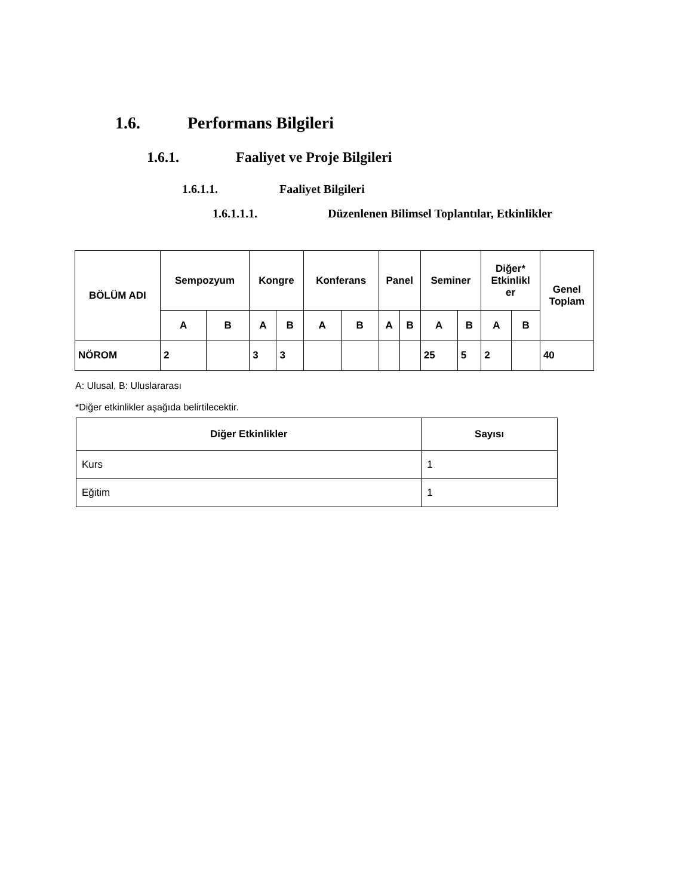1.6. Performans Bilgileri
1.6.1. Faaliyet ve Proje Bilgileri
1.6.1.1. Faaliyet Bilgileri
1.6.1.1.1. Düzenlenen Bilimsel Toplantılar, Etkinlikler
| BÖLÜM ADI | Sempozyum | | Kongre | | Konferans | | Panel | | Seminer | | Diğer* Etkinlikl er | | Genel Toplam |
| --- | --- | --- | --- | --- | --- | --- | --- | --- | --- | --- | --- | --- | --- |
| | A | B | A | B | A | B | A | B | A | B | A | B | |
| NÖROM | 2 | | 3 | 3 | | | | | 25 | 5 | 2 | | 40 |
A: Ulusal, B: Uluslararası
*Diğer etkinlikler aşağıda belirtilecektir.
| Diğer Etkinlikler | Sayısı |
| --- | --- |
| Kurs | 1 |
| Eğitim | 1 |